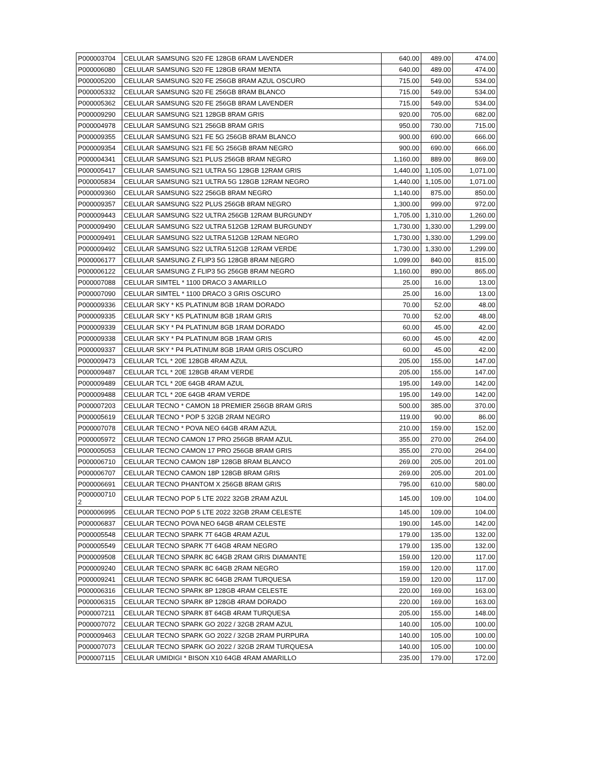| P000003704 | CELULAR SAMSUNG S20 FE 128GB 6RAM LAVENDER | 640.00 | 489.00 | 474.00 |
| P000006080 | CELULAR SAMSUNG S20 FE 128GB 6RAM MENTA | 640.00 | 489.00 | 474.00 |
| P000005200 | CELULAR SAMSUNG S20 FE 256GB 8RAM AZUL OSCURO | 715.00 | 549.00 | 534.00 |
| P000005332 | CELULAR SAMSUNG S20 FE 256GB 8RAM BLANCO | 715.00 | 549.00 | 534.00 |
| P000005362 | CELULAR SAMSUNG S20 FE 256GB 8RAM LAVENDER | 715.00 | 549.00 | 534.00 |
| P000009290 | CELULAR SAMSUNG S21 128GB 8RAM GRIS | 920.00 | 705.00 | 682.00 |
| P000004978 | CELULAR SAMSUNG S21 256GB 8RAM GRIS | 950.00 | 730.00 | 715.00 |
| P000009355 | CELULAR SAMSUNG S21 FE 5G 256GB 8RAM BLANCO | 900.00 | 690.00 | 666.00 |
| P000009354 | CELULAR SAMSUNG S21 FE 5G 256GB 8RAM NEGRO | 900.00 | 690.00 | 666.00 |
| P000004341 | CELULAR SAMSUNG S21 PLUS 256GB 8RAM NEGRO | 1,160.00 | 889.00 | 869.00 |
| P000005417 | CELULAR SAMSUNG S21 ULTRA 5G 128GB 12RAM GRIS | 1,440.00 | 1,105.00 | 1,071.00 |
| P000005834 | CELULAR SAMSUNG S21 ULTRA 5G 128GB 12RAM NEGRO | 1,440.00 | 1,105.00 | 1,071.00 |
| P000009360 | CELULAR SAMSUNG S22 256GB 8RAM NEGRO | 1,140.00 | 875.00 | 850.00 |
| P000009357 | CELULAR SAMSUNG S22 PLUS 256GB 8RAM NEGRO | 1,300.00 | 999.00 | 972.00 |
| P000009443 | CELULAR SAMSUNG S22 ULTRA 256GB 12RAM BURGUNDY | 1,705.00 | 1,310.00 | 1,260.00 |
| P000009490 | CELULAR SAMSUNG S22 ULTRA 512GB 12RAM BURGUNDY | 1,730.00 | 1,330.00 | 1,299.00 |
| P000009491 | CELULAR SAMSUNG S22 ULTRA 512GB 12RAM NEGRO | 1,730.00 | 1,330.00 | 1,299.00 |
| P000009492 | CELULAR SAMSUNG S22 ULTRA 512GB 12RAM VERDE | 1,730.00 | 1,330.00 | 1,299.00 |
| P000006177 | CELULAR SAMSUNG Z FLIP3 5G 128GB 8RAM NEGRO | 1,099.00 | 840.00 | 815.00 |
| P000006122 | CELULAR SAMSUNG Z FLIP3 5G 256GB 8RAM NEGRO | 1,160.00 | 890.00 | 865.00 |
| P000007088 | CELULAR SIMTEL * 1100 DRACO 3 AMARILLO | 25.00 | 16.00 | 13.00 |
| P000007090 | CELULAR SIMTEL * 1100 DRACO 3 GRIS OSCURO | 25.00 | 16.00 | 13.00 |
| P000009336 | CELULAR SKY * K5 PLATINUM 8GB 1RAM DORADO | 70.00 | 52.00 | 48.00 |
| P000009335 | CELULAR SKY * K5 PLATINUM 8GB 1RAM GRIS | 70.00 | 52.00 | 48.00 |
| P000009339 | CELULAR SKY * P4 PLATINUM 8GB 1RAM DORADO | 60.00 | 45.00 | 42.00 |
| P000009338 | CELULAR SKY * P4 PLATINUM 8GB 1RAM GRIS | 60.00 | 45.00 | 42.00 |
| P000009337 | CELULAR SKY * P4 PLATINUM 8GB 1RAM GRIS OSCURO | 60.00 | 45.00 | 42.00 |
| P000009473 | CELULAR TCL * 20E 128GB 4RAM AZUL | 205.00 | 155.00 | 147.00 |
| P000009487 | CELULAR TCL * 20E 128GB 4RAM VERDE | 205.00 | 155.00 | 147.00 |
| P000009489 | CELULAR TCL * 20E 64GB 4RAM AZUL | 195.00 | 149.00 | 142.00 |
| P000009488 | CELULAR TCL * 20E 64GB 4RAM VERDE | 195.00 | 149.00 | 142.00 |
| P000007203 | CELULAR TECNO * CAMON 18 PREMIER 256GB 8RAM GRIS | 500.00 | 385.00 | 370.00 |
| P000005619 | CELULAR TECNO * POP 5 32GB 2RAM NEGRO | 119.00 | 90.00 | 86.00 |
| P000007078 | CELULAR TECNO * POVA NEO 64GB 4RAM AZUL | 210.00 | 159.00 | 152.00 |
| P000005972 | CELULAR TECNO CAMON 17 PRO 256GB 8RAM AZUL | 355.00 | 270.00 | 264.00 |
| P000005053 | CELULAR TECNO CAMON 17 PRO 256GB 8RAM GRIS | 355.00 | 270.00 | 264.00 |
| P000006710 | CELULAR TECNO CAMON 18P 128GB 8RAM BLANCO | 269.00 | 205.00 | 201.00 |
| P000006707 | CELULAR TECNO CAMON 18P 128GB 8RAM GRIS | 269.00 | 205.00 | 201.00 |
| P000006691 | CELULAR TECNO PHANTOM X 256GB 8RAM GRIS | 795.00 | 610.00 | 580.00 |
| P000000710 2 | CELULAR TECNO POP 5 LTE 2022 32GB 2RAM AZUL | 145.00 | 109.00 | 104.00 |
| P000006995 | CELULAR TECNO POP 5 LTE 2022 32GB 2RAM CELESTE | 145.00 | 109.00 | 104.00 |
| P000006837 | CELULAR TECNO POVA NEO 64GB 4RAM CELESTE | 190.00 | 145.00 | 142.00 |
| P000005548 | CELULAR TECNO SPARK 7T 64GB 4RAM AZUL | 179.00 | 135.00 | 132.00 |
| P000005549 | CELULAR TECNO SPARK 7T 64GB 4RAM NEGRO | 179.00 | 135.00 | 132.00 |
| P000009508 | CELULAR TECNO SPARK 8C 64GB 2RAM GRIS DIAMANTE | 159.00 | 120.00 | 117.00 |
| P000009240 | CELULAR TECNO SPARK 8C 64GB 2RAM NEGRO | 159.00 | 120.00 | 117.00 |
| P000009241 | CELULAR TECNO SPARK 8C 64GB 2RAM TURQUESA | 159.00 | 120.00 | 117.00 |
| P000006316 | CELULAR TECNO SPARK 8P 128GB 4RAM CELESTE | 220.00 | 169.00 | 163.00 |
| P000006315 | CELULAR TECNO SPARK 8P 128GB 4RAM DORADO | 220.00 | 169.00 | 163.00 |
| P000007211 | CELULAR TECNO SPARK 8T 64GB 4RAM TURQUESA | 205.00 | 155.00 | 148.00 |
| P000007072 | CELULAR TECNO SPARK GO 2022 / 32GB 2RAM AZUL | 140.00 | 105.00 | 100.00 |
| P000009463 | CELULAR TECNO SPARK GO 2022 / 32GB 2RAM PURPURA | 140.00 | 105.00 | 100.00 |
| P000007073 | CELULAR TECNO SPARK GO 2022 / 32GB 2RAM TURQUESA | 140.00 | 105.00 | 100.00 |
| P000007115 | CELULAR UMIDIGI * BISON X10 64GB 4RAM AMARILLO | 235.00 | 179.00 | 172.00 |